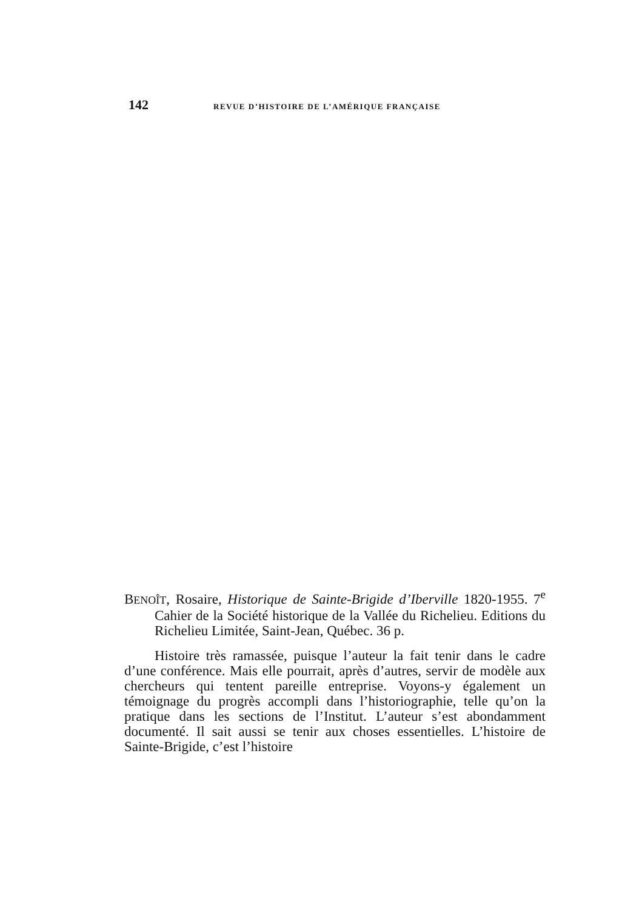142 REVUE D’HISTOIRE DE L’AMÉRIQUE FRANÇAISE
BENOÎT, Rosaire, Historique de Sainte-Brigide d’Iberville 1820-1955. 7<sup>e</sup> Cahier de la Société historique de la Vallée du Richelieu. Editions du Richelieu Limitée, Saint-Jean, Québec. 36 p.
Histoire très ramassée, puisque l’auteur la fait tenir dans le cadre d’une conférence. Mais elle pourrait, après d’autres, servir de modèle aux chercheurs qui tentent pareille entreprise. Voyons-y également un témoignage du progrès accompli dans l’historiographie, telle qu’on la pratique dans les sections de l’Institut. L’auteur s’est abondamment documenté. Il sait aussi se tenir aux choses essentielles. L’histoire de Sainte-Brigide, c’est l’histoire